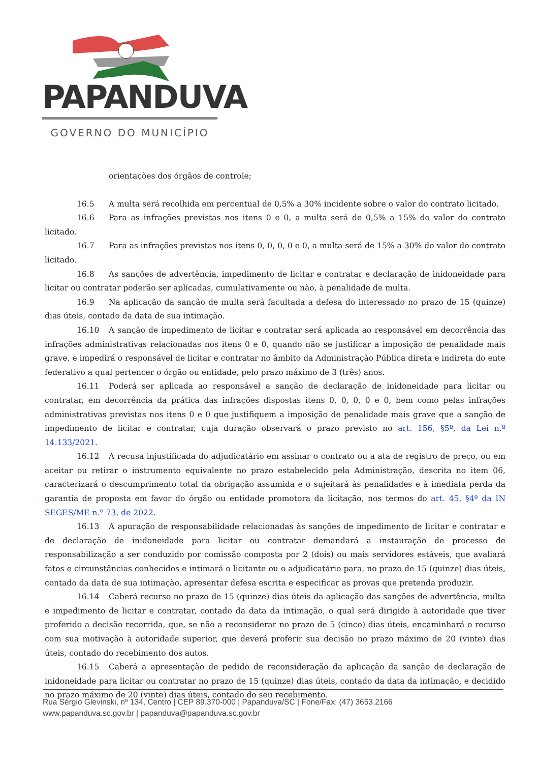PAPANDUVA
GOVERNO DO MUNICÍPIO
orientações dos órgãos de controle;
16.5 A multa será recolhida em percentual de 0,5% a 30% incidente sobre o valor do contrato licitado.
16.6 Para as infrações previstas nos itens 0 e 0, a multa será de 0,5% a 15% do valor do contrato licitado.
16.7 Para as infrações previstas nos itens 0, 0, 0, 0 e 0, a multa será de 15% a 30% do valor do contrato licitado.
16.8 As sanções de advertência, impedimento de licitar e contratar e declaração de inidoneidade para licitar ou contratar poderão ser aplicadas, cumulativamente ou não, à penalidade de multa.
16.9 Na aplicação da sanção de multa será facultada a defesa do interessado no prazo de 15 (quinze) dias úteis, contado da data de sua intimação.
16.10 A sanção de impedimento de licitar e contratar será aplicada ao responsável em decorrência das infrações administrativas relacionadas nos itens 0 e 0, quando não se justificar a imposição de penalidade mais grave, e impedirá o responsável de licitar e contratar no âmbito da Administração Pública direta e indireta do ente federativo a qual pertencer o órgão ou entidade, pelo prazo máximo de 3 (três) anos.
16.11 Poderá ser aplicada ao responsável a sanção de declaração de inidoneidade para licitar ou contratar, em decorrência da prática das infrações dispostas itens 0, 0, 0, 0 e 0, bem como pelas infrações administrativas previstas nos itens 0 e 0 que justifiquem a imposição de penalidade mais grave que a sanção de impedimento de licitar e contratar, cuja duração observará o prazo previsto no art. 156, §5º, da Lei n.º 14.133/2021.
16.12 A recusa injustificada do adjudicatário em assinar o contrato ou a ata de registro de preço, ou em aceitar ou retirar o instrumento equivalente no prazo estabelecido pela Administração, descrita no item 06, caracterizará o descumprimento total da obrigação assumida e o sujeitará às penalidades e à imediata perda da garantia de proposta em favor do órgão ou entidade promotora da licitação, nos termos do art. 45, §4º da IN SEGES/ME n.º 73, de 2022.
16.13 A apuração de responsabilidade relacionadas às sanções de impedimento de licitar e contratar e de declaração de inidoneidade para licitar ou contratar demandará a instauração de processo de responsabilização a ser conduzido por comissão composta por 2 (dois) ou mais servidores estáveis, que avaliará fatos e circunstâncias conhecidos e intimará o licitante ou o adjudicatário para, no prazo de 15 (quinze) dias úteis, contado da data de sua intimação, apresentar defesa escrita e especificar as provas que pretenda produzir.
16.14 Caberá recurso no prazo de 15 (quinze) dias úteis da aplicação das sanções de advertência, multa e impedimento de licitar e contratar, contado da data da intimação, o qual será dirigido à autoridade que tiver proferido a decisão recorrida, que, se não a reconsiderar no prazo de 5 (cinco) dias úteis, encaminhará o recurso com sua motivação à autoridade superior, que deverá proferir sua decisão no prazo máximo de 20 (vinte) dias úteis, contado do recebimento dos autos.
16.15 Caberá a apresentação de pedido de reconsideração da aplicação da sanção de declaração de inidoneidade para licitar ou contratar no prazo de 15 (quinze) dias úteis, contado da data da intimação, e decidido no prazo máximo de 20 (vinte) dias úteis, contado do seu recebimento.
Rua Sérgio Glevinski, nº 134, Centro | CEP 89.370-000 | Papanduva/SC | Fone/Fax: (47) 3653.2166
www.papanduva.sc.gov.br | papanduva@papanduva.sc.gov.br